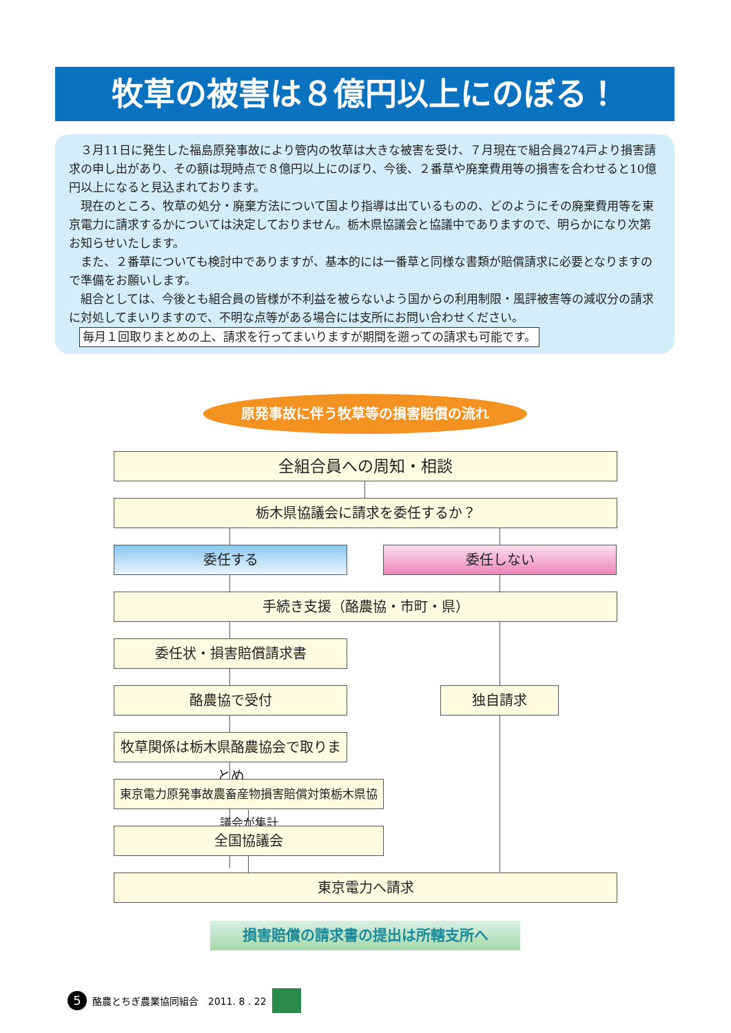牧草の被害は８億円以上にのぼる！
３月11日に発生した福島原発事故により管内の牧草は大きな被害を受け、７月現在で組合員274戸より損害請求の申し出があり、その額は現時点で８億円以上にのぼり、今後、２番草や廃棄費用等の損害を合わせると10億円以上になると見込まれております。
現在のところ、牧草の処分・廃棄方法について国より指導は出ているものの、どのようにその廃棄費用等を東京電力に請求するかについては決定しておりません。栃木県協議会と協議中でありますので、明らかになり次第お知らせいたします。
また、２番草についても検討中でありますが、基本的には一番草と同様な書類が賠償請求に必要となりますので準備をお願いします。
組合としては、今後とも組合員の皆様が不利益を被らないよう国からの利用制限・風評被害等の減収分の請求に対処してまいりますので、不明な点等がある場合には支所にお問い合わせください。
毎月１回取りまとめの上、請求を行ってまいりますが期間を遡っての請求も可能です。
原発事故に伴う牧草等の損害賠償の流れ
全組合員への周知・相談
栃木県協議会に請求を委任するか？
委任する 委任しない
手続き支援（酪農協・市町・県）
委任状・損害賠償請求書
酪農協で受付 独自請求
牧草関係は栃木県酪農協会で取りまとめ
東京電力原発事故農畜産物損害賠償対策栃木県協議会が集計
全国協議会
東京電力へ請求
損害賠償の請求書の提出は所轄支所へ
5 酪農とちぎ農業協同組合　2011. 8 . 22